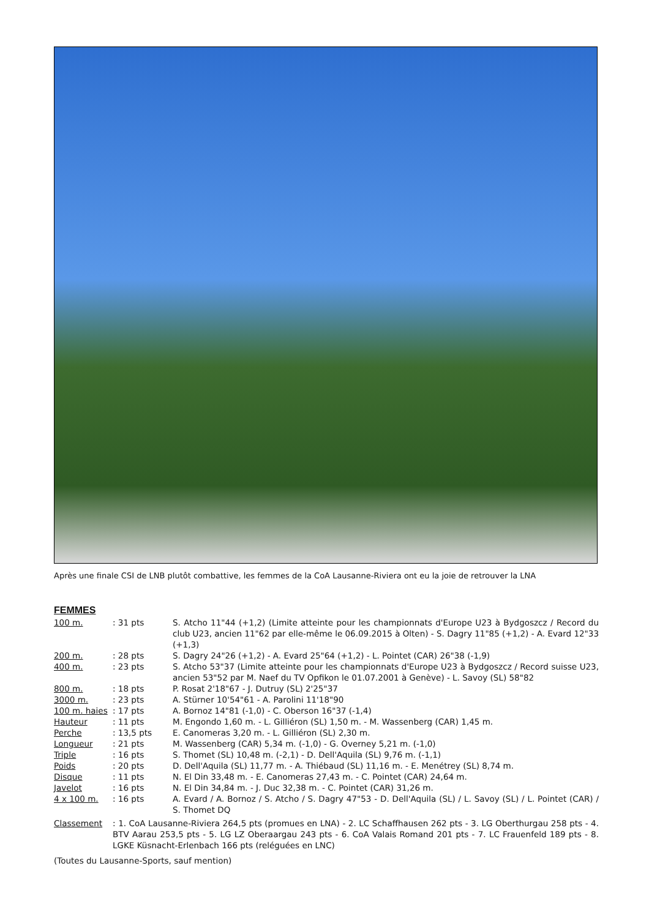Après une finale CSI de LNB plutôt combattive, les femmes de la CoA Lausanne-Riviera ont eu la joie de retrouver la LNA
FEMMES
| 100 m. | : 31 pts | S. Atcho 11"44 (+1,2) (Limite atteinte pour les championnats d'Europe U23 à Bydgoszcz / Record du club U23, ancien 11"62 par elle-même le 06.09.2015 à Olten) - S. Dagry 11"85 (+1,2) - A. Evard 12"33 (+1,3) |
| 200 m. | : 28 pts | S. Dagry 24"26 (+1,2) - A. Evard 25"64 (+1,2) - L. Pointet (CAR) 26"38 (-1,9) |
| 400 m. | : 23 pts | S. Atcho 53"37 (Limite atteinte pour les championnats d'Europe U23 à Bydgoszcz / Record suisse U23, ancien 53"52 par M. Naef du TV Opfikon le 01.07.2001 à Genève) - L. Savoy (SL) 58"82 |
| 800 m. | : 18 pts | P. Rosat 2'18"67 - J. Dutruy (SL) 2'25"37 |
| 3000 m. | : 23 pts | A. Stürner 10'54"61 - A. Parolini 11'18"90 |
| 100 m. haies | : 17 pts | A. Bornoz 14"81 (-1,0) - C. Oberson 16"37 (-1,4) |
| Hauteur | : 11 pts | M. Engondo 1,60 m. - L. Gilliéron (SL) 1,50 m. - M. Wassenberg (CAR) 1,45 m. |
| Perche | : 13,5 pts | E. Canomeras 3,20 m. - L. Gilliéron (SL) 2,30 m. |
| Longueur | : 21 pts | M. Wassenberg (CAR) 5,34 m. (-1,0) - G. Overney 5,21 m. (-1,0) |
| Triple | : 16 pts | S. Thomet (SL) 10,48 m. (-2,1) - D. Dell'Aquila (SL) 9,76 m. (-1,1) |
| Poids | : 20 pts | D. Dell'Aquila (SL) 11,77 m. - A. Thiébaud (SL) 11,16 m. - E. Menétrey (SL) 8,74 m. |
| Disque | : 11 pts | N. El Din 33,48 m. - E. Canomeras 27,43 m. - C. Pointet (CAR) 24,64 m. |
| Javelot | : 16 pts | N. El Din 34,84 m. - J. Duc 32,38 m. - C. Pointet (CAR) 31,26 m. |
| 4 x 100 m. | : 16 pts | A. Evard / A. Bornoz / S. Atcho / S. Dagry 47"53 - D. Dell'Aquila (SL) / L. Savoy (SL) / L. Pointet (CAR) / S. Thomet DQ |
| Classement | : 1. CoA Lausanne-Riviera 264,5 pts (promues en LNA) - 2. LC Schaffhausen 262 pts - 3. LG Oberthurgau 258 pts - 4. BTV Aarau 253,5 pts - 5. LG LZ Oberaargau 243 pts - 6. CoA Valais Romand 201 pts - 7. LC Frauenfeld 189 pts - 8. LGKE Küsnacht-Erlenbach 166 pts (reléguées en LNC) | |
(Toutes du Lausanne-Sports, sauf mention)